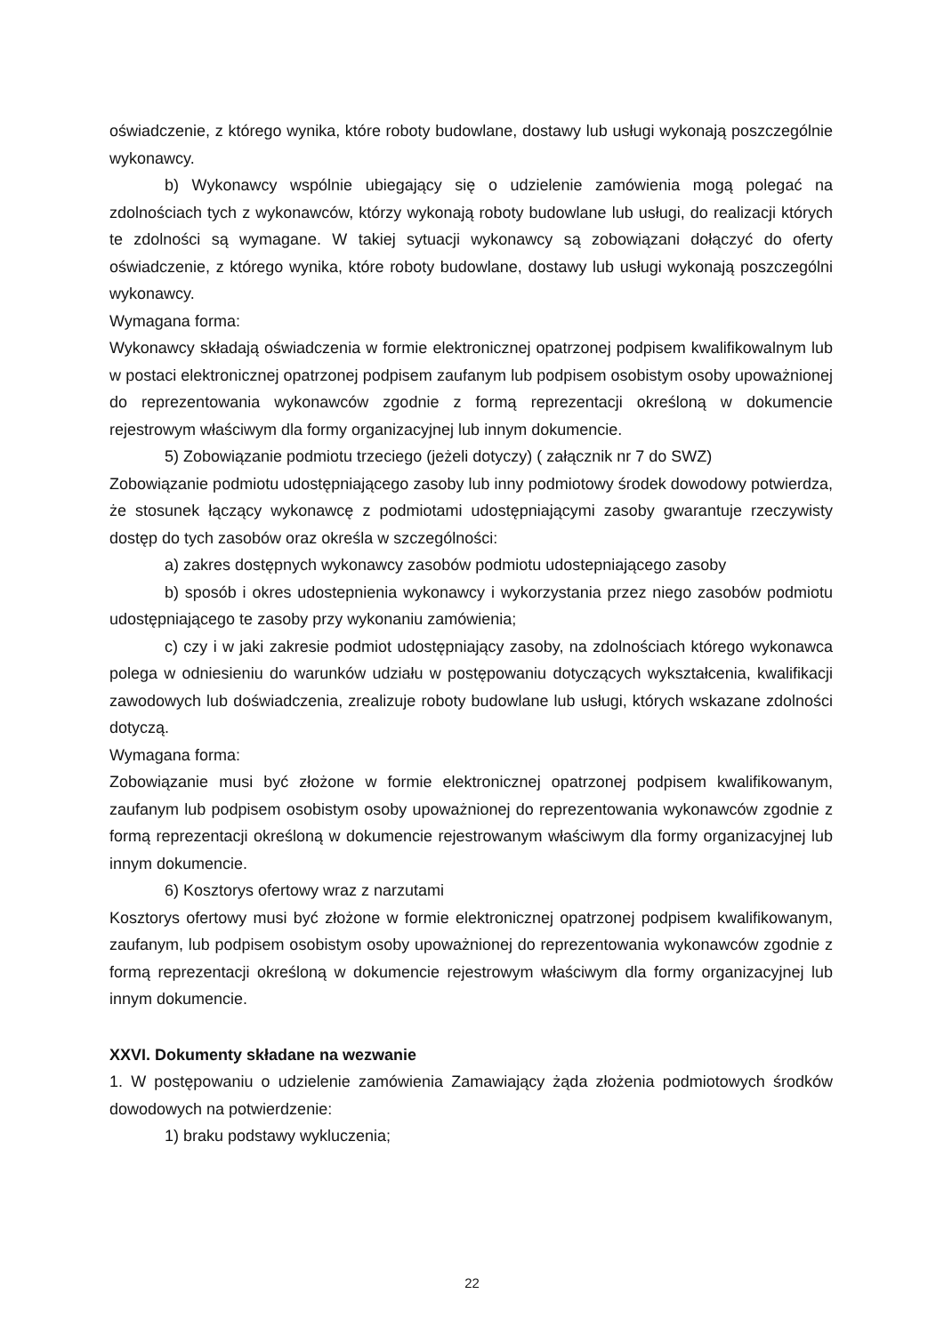oświadczenie, z którego wynika, które roboty budowlane, dostawy lub usługi wykonają poszczególnie wykonawcy.
b) Wykonawcy wspólnie ubiegający się o udzielenie zamówienia mogą polegać na zdolnościach tych z wykonawców, którzy wykonają roboty budowlane lub usługi, do realizacji których te zdolności są wymagane. W takiej sytuacji wykonawcy są zobowiązani dołączyć do oferty oświadczenie, z którego wynika, które roboty budowlane, dostawy lub usługi wykonają poszczególni wykonawcy.
Wymagana forma:
Wykonawcy składają oświadczenia w formie elektronicznej opatrzonej podpisem kwalifikowalnym lub w postaci elektronicznej opatrzonej podpisem zaufanym lub podpisem osobistym osoby upoważnionej do reprezentowania wykonawców zgodnie z formą reprezentacji określoną w dokumencie rejestrowym właściwym dla formy organizacyjnej lub innym dokumencie.
5) Zobowiązanie podmiotu trzeciego (jeżeli dotyczy) ( załącznik nr 7 do SWZ)
Zobowiązanie podmiotu udostępniającego zasoby lub inny podmiotowy środek dowodowy potwierdza, że stosunek łączący wykonawcę z podmiotami udostępniającymi zasoby gwarantuje rzeczywisty dostęp do tych zasobów oraz określa w szczególności:
a) zakres dostępnych wykonawcy zasobów podmiotu udostepniającego zasoby
b) sposób i okres udostepnienia wykonawcy i wykorzystania przez niego zasobów podmiotu udostępniającego te zasoby przy wykonaniu zamówienia;
c) czy i w jaki zakresie podmiot udostępniający zasoby, na zdolnościach którego wykonawca polega w odniesieniu do warunków udziału w postępowaniu dotyczących wykształcenia, kwalifikacji zawodowych lub doświadczenia, zrealizuje roboty budowlane lub usługi, których wskazane zdolności dotyczą.
Wymagana forma:
Zobowiązanie musi być złożone w formie elektronicznej opatrzonej podpisem kwalifikowanym, zaufanym lub podpisem osobistym osoby upoważnionej do reprezentowania wykonawców zgodnie z formą reprezentacji określoną w dokumencie rejestrowanym właściwym dla formy organizacyjnej lub innym dokumencie.
6) Kosztorys ofertowy wraz z narzutami
Kosztorys ofertowy musi być złożone w formie elektronicznej opatrzonej podpisem kwalifikowanym, zaufanym, lub podpisem osobistym osoby upoważnionej do reprezentowania wykonawców zgodnie z formą reprezentacji określoną w dokumencie rejestrowym właściwym dla formy organizacyjnej lub innym dokumencie.
XXVI. Dokumenty składane na wezwanie
1. W postępowaniu o udzielenie zamówienia Zamawiający żąda złożenia podmiotowych środków dowodowych na potwierdzenie:
1) braku podstawy wykluczenia;
22